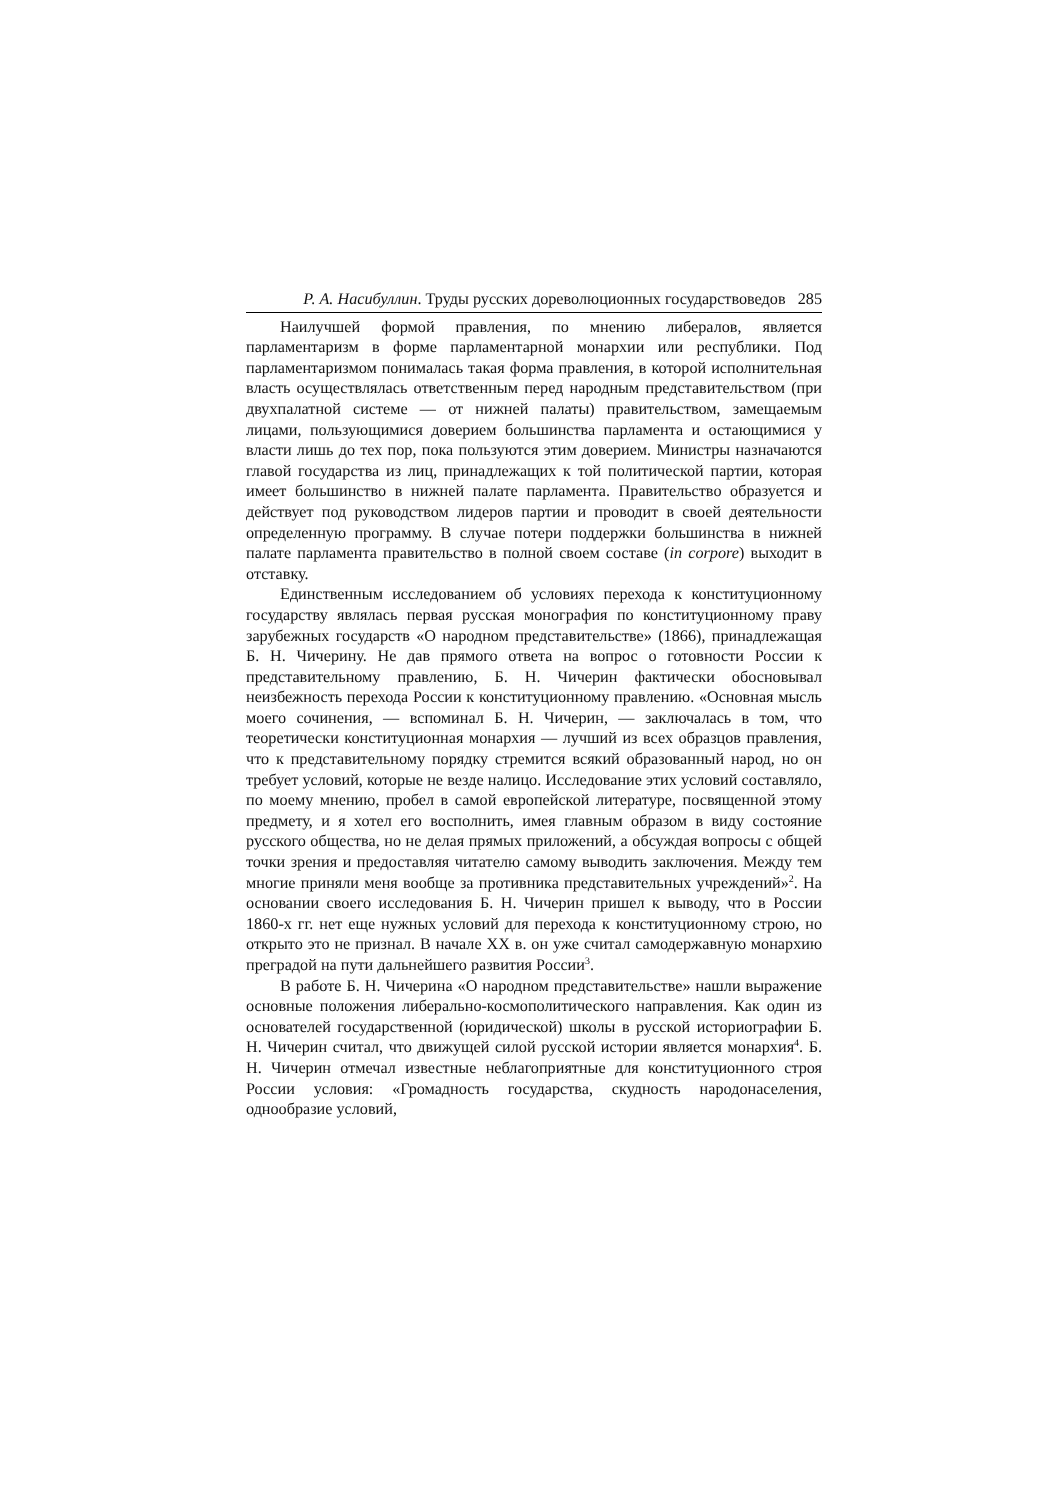Р. А. Насибуллин. Труды русских дореволюционных государствоведов 285
Наилучшей формой правления, по мнению либералов, является парламентаризм в форме парламентарной монархии или республики. Под парламентаризмом понималась такая форма правления, в которой исполнительная власть осуществлялась ответственным перед народным представительством (при двухпалатной системе — от нижней палаты) правительством, замещаемым лицами, пользующимися доверием большинства парламента и остающимися у власти лишь до тех пор, пока пользуются этим доверием. Министры назначаются главой государства из лиц, принадлежащих к той политической партии, которая имеет большинство в нижней палате парламента. Правительство образуется и действует под руководством лидеров партии и проводит в своей деятельности определенную программу. В случае потери поддержки большинства в нижней палате парламента правительство в полной своем составе (in corpore) выходит в отставку.
Единственным исследованием об условиях перехода к конституционному государству являлась первая русская монография по конституционному праву зарубежных государств «О народном представительстве» (1866), принадлежащая Б. Н. Чичерину. Не дав прямого ответа на вопрос о готовности России к представительному правлению, Б. Н. Чичерин фактически обосновывал неизбежность перехода России к конституционному правлению. «Основная мысль моего сочинения, — вспоминал Б. Н. Чичерин, — заключалась в том, что теоретически конституционная монархия — лучший из всех образцов правления, что к представительному порядку стремится всякий образованный народ, но он требует условий, которые не везде налицо. Исследование этих условий составляло, по моему мнению, пробел в самой европейской литературе, посвященной этому предмету, и я хотел его восполнить, имея главным образом в виду состояние русского общества, но не делая прямых приложений, а обсуждая вопросы с общей точки зрения и предоставляя читателю самому выводить заключения. Между тем многие приняли меня вообще за противника представительных учреждений»<sup>2</sup>. На основании своего исследования Б. Н. Чичерин пришел к выводу, что в России 1860-х гг. нет еще нужных условий для перехода к конституционному строю, но открыто это не признал. В начале XX в. он уже считал самодержавную монархию преградой на пути дальнейшего развития России<sup>3</sup>.
В работе Б. Н. Чичерина «О народном представительстве» нашли выражение основные положения либерально-космополитического направления. Как один из основателей государственной (юридической) школы в русской историографии Б. Н. Чичерин считал, что движущей силой русской истории является монархия<sup>4</sup>. Б. Н. Чичерин отмечал известные неблагоприятные для конституционного строя России условия: «Громадность государства, скудность народонаселения, однообразие условий,